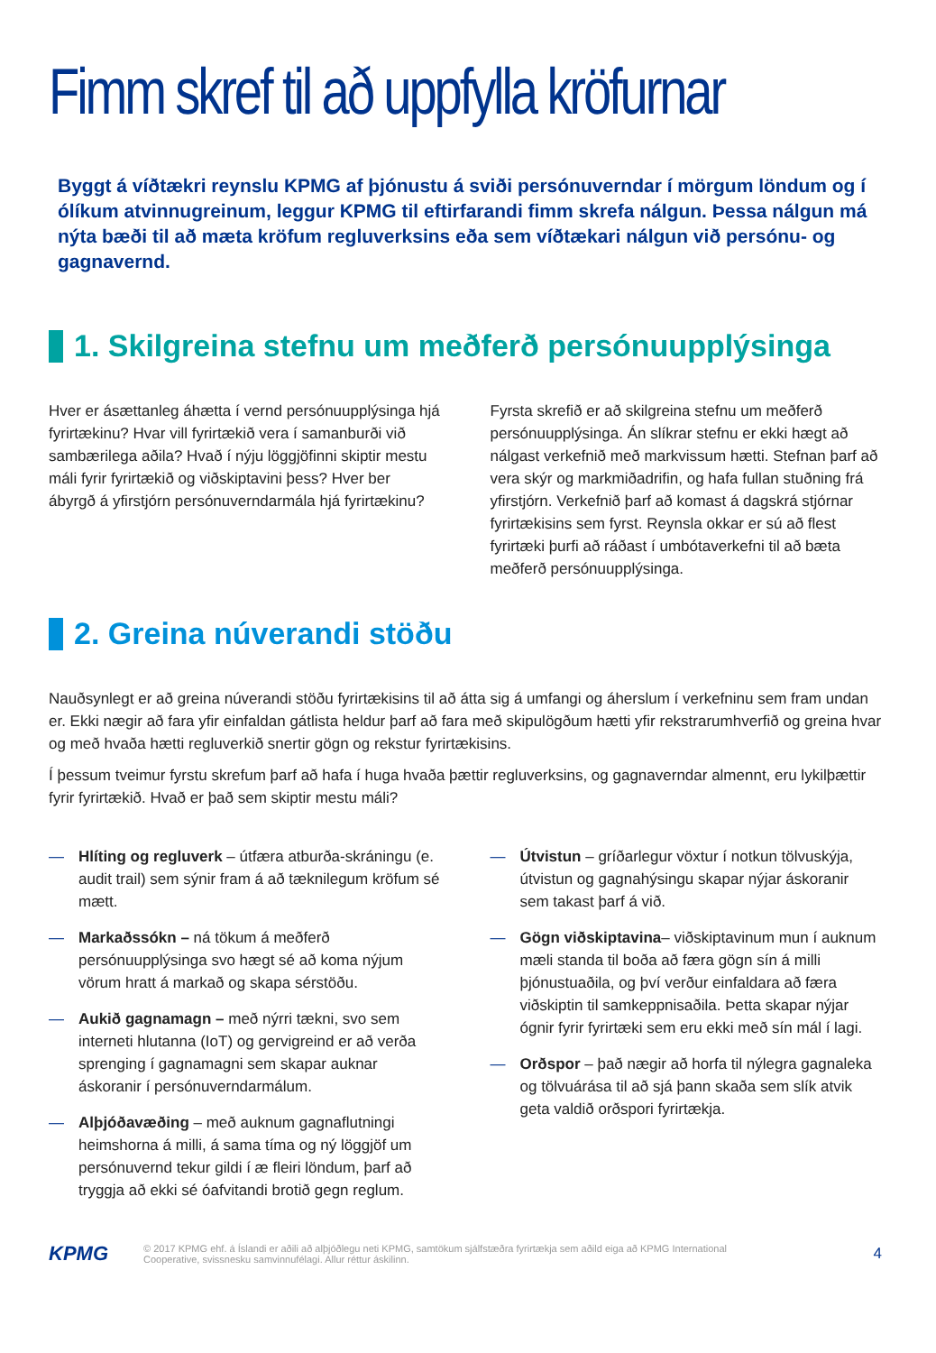Fimm skref til að uppfylla kröfurnar
Byggt á víðtækri reynslu KPMG af þjónustu á sviði persónuverndar í mörgum löndum og í ólíkum atvinnugreinum, leggur KPMG til eftirfarandi fimm skrefa nálgun. Þessa nálgun má nýta bæði til að mæta kröfum regluverksins eða sem víðtækari nálgun við persónu- og gagnavernd.
1. Skilgreina stefnu um meðferð persónuupplýsinga
Hver er ásættanleg áhætta í vernd persónuupplýsinga hjá fyrirtækinu? Hvar vill fyrirtækið vera í samanburði við sambærilega aðila? Hvað í nýju löggjöfinni skiptir mestu máli fyrir fyrirtækið og viðskiptavini þess? Hver ber ábyrgð á yfirstjórn persónuverndarmála hjá fyrirtækinu?
Fyrsta skrefið er að skilgreina stefnu um meðferð persónuupplýsinga. Án slíkrar stefnu er ekki hægt að nálgast verkefnið með markvissum hætti. Stefnan þarf að vera skýr og markmiðadrifin, og hafa fullan stuðning frá yfirstjórn. Verkefnið þarf að komast á dagskrá stjórnar fyrirtækisins sem fyrst. Reynsla okkar er sú að flest fyrirtæki þurfi að ráðast í umbótaverkefni til að bæta meðferð persónuupplýsinga.
2. Greina núverandi stöðu
Nauðsynlegt er að greina núverandi stöðu fyrirtækisins til að átta sig á umfangi og áherslum í verkefninu sem fram undan er. Ekki nægir að fara yfir einfaldan gátlista heldur þarf að fara með skipulögðum hætti yfir rekstrarumhverfið og greina hvar og með hvaða hætti regluverkið snertir gögn og rekstur fyrirtækisins.
Í þessum tveimur fyrstu skrefum þarf að hafa í huga hvaða þættir regluverksins, og gagnaverndar almennt, eru lykilþættir fyrir fyrirtækið. Hvað er það sem skiptir mestu máli?
— Hlíting og regluverk – útfæra atburða-skráningu (e. audit trail) sem sýnir fram á að tæknilegum kröfum sé mætt.
— Markaðssókn – ná tökum á meðferð persónuupplýsinga svo hægt sé að koma nýjum vörum hratt á markað og skapa sérstöðu.
— Aukið gagnamagn – með nýrri tækni, svo sem interneti hlutanna (IoT) og gervigreind er að verða sprenging í gagnamagni sem skapar auknar áskoranir í persónuverndarmálum.
— Alþjóðavæðing – með auknum gagnaflutningi heimshorna á milli, á sama tíma og ný löggjöf um persónuvernd tekur gildi í æ fleiri löndum, þarf að tryggja að ekki sé óafvitandi brotið gegn reglum.
— Útvistun – gríðarlegur vöxtur í notkun tölvuskýja, útvistun og gagnahýsingu skapar nýjar áskoranir sem takast þarf á við.
— Gögn viðskiptavina– viðskiptavinum mun í auknum mæli standa til boða að færa gögn sín á milli þjónustuaðila, og því verður einfaldara að færa viðskiptin til samkeppnisaðila. Þetta skapar nýjar ógnir fyrir fyrirtæki sem eru ekki með sín mál í lagi.
— Orðspor – það nægir að horfa til nýlegra gagnaleka og tölvuárása til að sjá þann skaða sem slík atvik geta valdið orðspori fyrirtækja.
KPMG
© 2017 KPMG ehf. á Íslandi er aðili að alþjóðlegu neti KPMG, samtökum sjálfstæðra fyrirtækja sem aðild eiga að KPMG International
Cooperative, svissnesku samvinnufélagi. Allur réttur áskilinn.
4